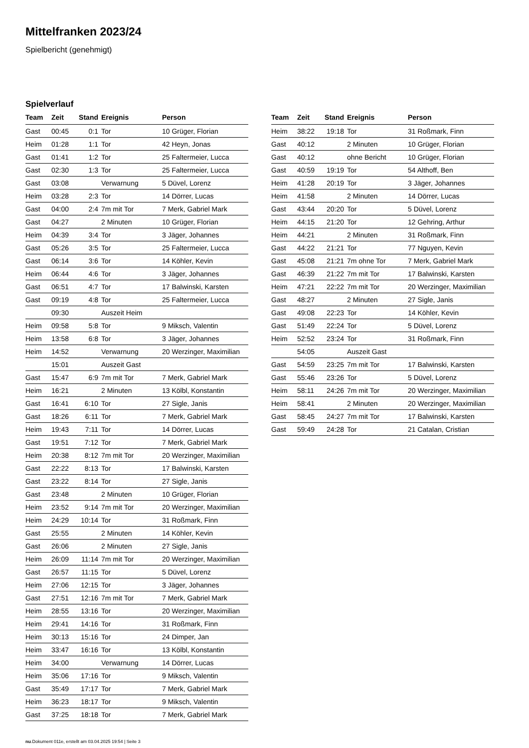Mittelfranken 2023/24
Spielbericht (genehmigt)
Spielverlauf
| Team | Zeit | Stand | Ereignis | Person |
| --- | --- | --- | --- | --- |
| Gast | 00:45 | 0:1 | Tor | 10 Grüger, Florian |
| Heim | 01:28 | 1:1 | Tor | 42 Heyn, Jonas |
| Gast | 01:41 | 1:2 | Tor | 25 Faltermeier, Lucca |
| Gast | 02:30 | 1:3 | Tor | 25 Faltermeier, Lucca |
| Gast | 03:08 | | Verwarnung | 5 Düvel, Lorenz |
| Heim | 03:28 | 2:3 | Tor | 14 Dörrer, Lucas |
| Gast | 04:00 | 2:4 | 7m mit Tor | 7 Merk, Gabriel Mark |
| Gast | 04:27 | | 2 Minuten | 10 Grüger, Florian |
| Heim | 04:39 | 3:4 | Tor | 3 Jäger, Johannes |
| Gast | 05:26 | 3:5 | Tor | 25 Faltermeier, Lucca |
| Gast | 06:14 | 3:6 | Tor | 14 Köhler, Kevin |
| Heim | 06:44 | 4:6 | Tor | 3 Jäger, Johannes |
| Gast | 06:51 | 4:7 | Tor | 17 Balwinski, Karsten |
| Gast | 09:19 | 4:8 | Tor | 25 Faltermeier, Lucca |
| | 09:30 | | Auszeit Heim | |
| Heim | 09:58 | 5:8 | Tor | 9 Miksch, Valentin |
| Heim | 13:58 | 6:8 | Tor | 3 Jäger, Johannes |
| Heim | 14:52 | | Verwarnung | 20 Werzinger, Maximilian |
| | 15:01 | | Auszeit Gast | |
| Gast | 15:47 | 6:9 | 7m mit Tor | 7 Merk, Gabriel Mark |
| Heim | 16:21 | | 2 Minuten | 13 Kölbl, Konstantin |
| Gast | 16:41 | 6:10 | Tor | 27 Sigle, Janis |
| Gast | 18:26 | 6:11 | Tor | 7 Merk, Gabriel Mark |
| Heim | 19:43 | 7:11 | Tor | 14 Dörrer, Lucas |
| Gast | 19:51 | 7:12 | Tor | 7 Merk, Gabriel Mark |
| Heim | 20:38 | 8:12 | 7m mit Tor | 20 Werzinger, Maximilian |
| Gast | 22:22 | 8:13 | Tor | 17 Balwinski, Karsten |
| Gast | 23:22 | 8:14 | Tor | 27 Sigle, Janis |
| Gast | 23:48 | | 2 Minuten | 10 Grüger, Florian |
| Heim | 23:52 | 9:14 | 7m mit Tor | 20 Werzinger, Maximilian |
| Heim | 24:29 | 10:14 | Tor | 31 Roßmark, Finn |
| Gast | 25:55 | | 2 Minuten | 14 Köhler, Kevin |
| Gast | 26:06 | | 2 Minuten | 27 Sigle, Janis |
| Heim | 26:09 | 11:14 | 7m mit Tor | 20 Werzinger, Maximilian |
| Gast | 26:57 | 11:15 | Tor | 5 Düvel, Lorenz |
| Heim | 27:06 | 12:15 | Tor | 3 Jäger, Johannes |
| Gast | 27:51 | 12:16 | 7m mit Tor | 7 Merk, Gabriel Mark |
| Heim | 28:55 | 13:16 | Tor | 20 Werzinger, Maximilian |
| Heim | 29:41 | 14:16 | Tor | 31 Roßmark, Finn |
| Heim | 30:13 | 15:16 | Tor | 24 Dimper, Jan |
| Heim | 33:47 | 16:16 | Tor | 13 Kölbl, Konstantin |
| Heim | 34:00 | | Verwarnung | 14 Dörrer, Lucas |
| Heim | 35:06 | 17:16 | Tor | 9 Miksch, Valentin |
| Gast | 35:49 | 17:17 | Tor | 7 Merk, Gabriel Mark |
| Heim | 36:23 | 18:17 | Tor | 9 Miksch, Valentin |
| Gast | 37:25 | 18:18 | Tor | 7 Merk, Gabriel Mark |
| Team | Zeit | Stand | Ereignis | Person |
| --- | --- | --- | --- | --- |
| Heim | 38:22 | 19:18 | Tor | 31 Roßmark, Finn |
| Gast | 40:12 | | 2 Minuten | 10 Grüger, Florian |
| Gast | 40:12 | | ohne Bericht | 10 Grüger, Florian |
| Gast | 40:59 | 19:19 | Tor | 54 Althoff, Ben |
| Heim | 41:28 | 20:19 | Tor | 3 Jäger, Johannes |
| Heim | 41:58 | | 2 Minuten | 14 Dörrer, Lucas |
| Gast | 43:44 | 20:20 | Tor | 5 Düvel, Lorenz |
| Heim | 44:15 | 21:20 | Tor | 12 Gehring, Arthur |
| Heim | 44:21 | | 2 Minuten | 31 Roßmark, Finn |
| Gast | 44:22 | 21:21 | Tor | 77 Nguyen, Kevin |
| Gast | 45:08 | 21:21 | 7m ohne Tor | 7 Merk, Gabriel Mark |
| Gast | 46:39 | 21:22 | 7m mit Tor | 17 Balwinski, Karsten |
| Heim | 47:21 | 22:22 | 7m mit Tor | 20 Werzinger, Maximilian |
| Gast | 48:27 | | 2 Minuten | 27 Sigle, Janis |
| Gast | 49:08 | 22:23 | Tor | 14 Köhler, Kevin |
| Gast | 51:49 | 22:24 | Tor | 5 Düvel, Lorenz |
| Heim | 52:52 | 23:24 | Tor | 31 Roßmark, Finn |
| | 54:05 | | Auszeit Gast | |
| Gast | 54:59 | 23:25 | 7m mit Tor | 17 Balwinski, Karsten |
| Gast | 55:46 | 23:26 | Tor | 5 Düvel, Lorenz |
| Heim | 58:11 | 24:26 | 7m mit Tor | 20 Werzinger, Maximilian |
| Heim | 58:41 | | 2 Minuten | 20 Werzinger, Maximilian |
| Gast | 58:45 | 24:27 | 7m mit Tor | 17 Balwinski, Karsten |
| Gast | 59:49 | 24:28 | Tor | 21 Catalan, Cristian |
nu.Dokument 011e, erstellt am 03.04.2025 19:54 | Seite 3